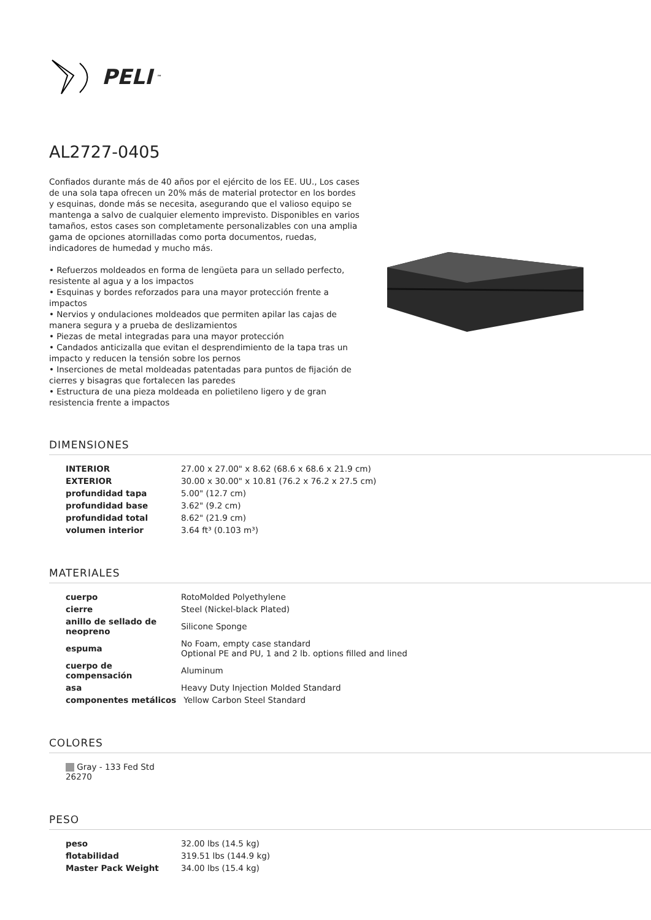PELI<sup>™</sup>
AL2727-0405
Confiados durante más de 40 años por el ejército de los EE. UU., Los cases de una sola tapa ofrecen un 20% más de material protector en los bordes y esquinas, donde más se necesita, asegurando que el valioso equipo se mantenga a salvo de cualquier elemento imprevisto. Disponibles en varios tamaños, estos cases son completamente personalizables con una amplia gama de opciones atornilladas como porta documentos, ruedas, indicadores de humedad y mucho más.
• Refuerzos moldeados en forma de lengüeta para un sellado perfecto, resistente al agua y a los impactos
• Esquinas y bordes reforzados para una mayor protección frente a impactos
• Nervios y ondulaciones moldeados que permiten apilar las cajas de manera segura y a prueba de deslizamientos
• Piezas de metal integradas para una mayor protección
• Candados anticizalla que evitan el desprendimiento de la tapa tras un impacto y reducen la tensión sobre los pernos
• Inserciones de metal moldeadas patentadas para puntos de fijación de cierres y bisagras que fortalecen las paredes
• Estructura de una pieza moldeada en polietileno ligero y de gran resistencia frente a impactos
DIMENSIONES
| INTERIOR | 27.00 x 27.00" x 8.62 (68.6 x 68.6 x 21.9 cm) |
| EXTERIOR | 30.00 x 30.00" x 10.81 (76.2 x 76.2 x 27.5 cm) |
| profundidad tapa | 5.00" (12.7 cm) |
| profundidad base | 3.62" (9.2 cm) |
| profundidad total | 8.62" (21.9 cm) |
| volumen interior | 3.64 ft³ (0.103 m³) |
MATERIALES
| cuerpo | RotoMolded Polyethylene |
| cierre | Steel (Nickel-black Plated) |
| anillo de sellado de neopreno | Silicone Sponge |
| espuma | No Foam, empty case standard Optional PE and PU, 1 and 2 lb. options filled and lined |
| cuerpo de compensación | Aluminum |
| asa | Heavy Duty Injection Molded Standard |
| componentes metálicos | Yellow Carbon Steel Standard |
COLORES
| Gray - 133 Fed Std 26270 |
PESO
| peso | 32.00 lbs (14.5 kg) |
| flotabilidad | 319.51 lbs (144.9 kg) |
| Master Pack Weight | 34.00 lbs (15.4 kg) |